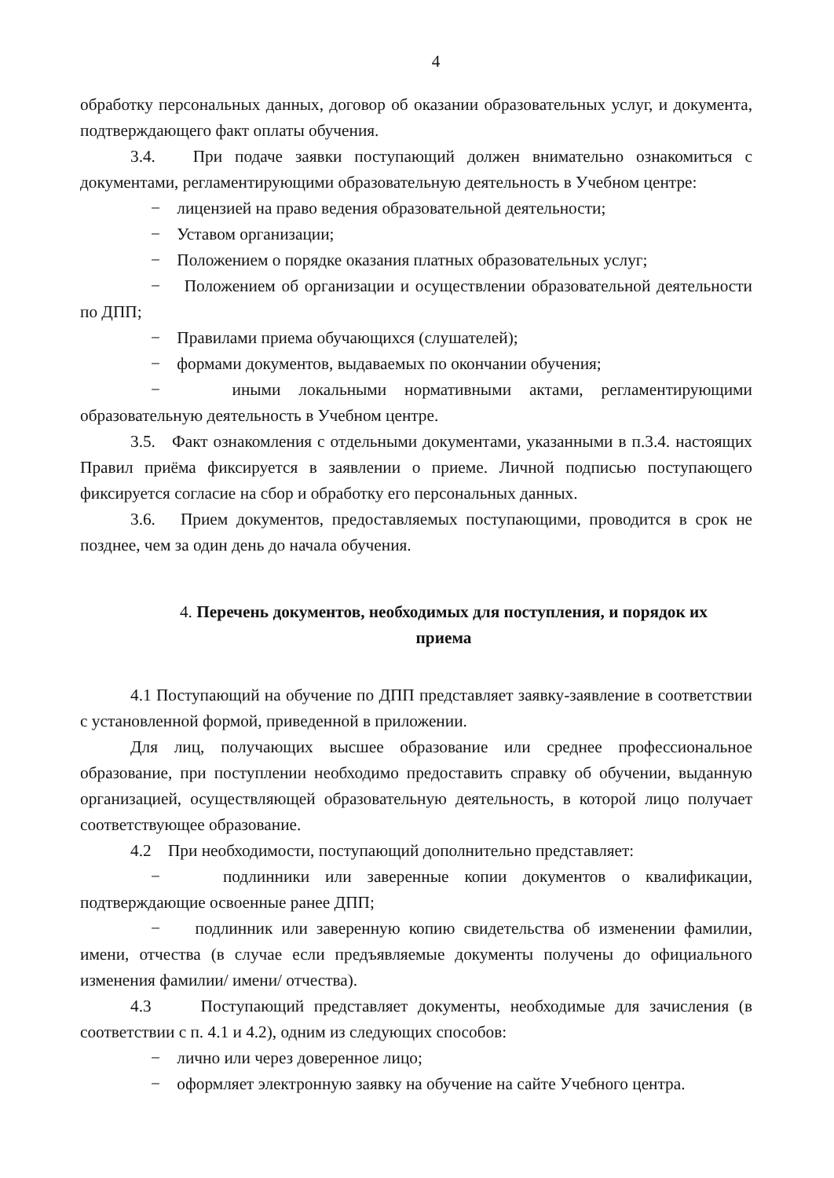4
обработку персональных данных, договор об оказании образовательных услуг, и документа, подтверждающего факт оплаты обучения.
3.4. При подаче заявки поступающий должен внимательно ознакомиться с документами, регламентирующими образовательную деятельность в Учебном центре:
− лицензией на право ведения образовательной деятельности;
− Уставом организации;
− Положением о порядке оказания платных образовательных услуг;
− Положением об организации и осуществлении образовательной деятельности по ДПП;
− Правилами приема обучающихся (слушателей);
− формами документов, выдаваемых по окончании обучения;
− иными локальными нормативными актами, регламентирующими образовательную деятельность в Учебном центре.
3.5. Факт ознакомления с отдельными документами, указанными в п.3.4. настоящих Правил приёма фиксируется в заявлении о приеме. Личной подписью поступающего фиксируется согласие на сбор и обработку его персональных данных.
3.6. Прием документов, предоставляемых поступающими, проводится в срок не позднее, чем за один день до начала обучения.
4. Перечень документов, необходимых для поступления, и порядок их приема
4.1 Поступающий на обучение по ДПП представляет заявку-заявление в соответствии с установленной формой, приведенной в приложении.
Для лиц, получающих высшее образование или среднее профессиональное образование, при поступлении необходимо предоставить справку об обучении, выданную организацией, осуществляющей образовательную деятельность, в которой лицо получает соответствующее образование.
4.2 При необходимости, поступающий дополнительно представляет:
− подлинники или заверенные копии документов о квалификации, подтверждающие освоенные ранее ДПП;
− подлинник или заверенную копию свидетельства об изменении фамилии, имени, отчества (в случае если предъявляемые документы получены до официального изменения фамилии/ имени/ отчества).
4.3 Поступающий представляет документы, необходимые для зачисления (в соответствии с п. 4.1 и 4.2), одним из следующих способов:
− лично или через доверенное лицо;
− оформляет электронную заявку на обучение на сайте Учебного центра.